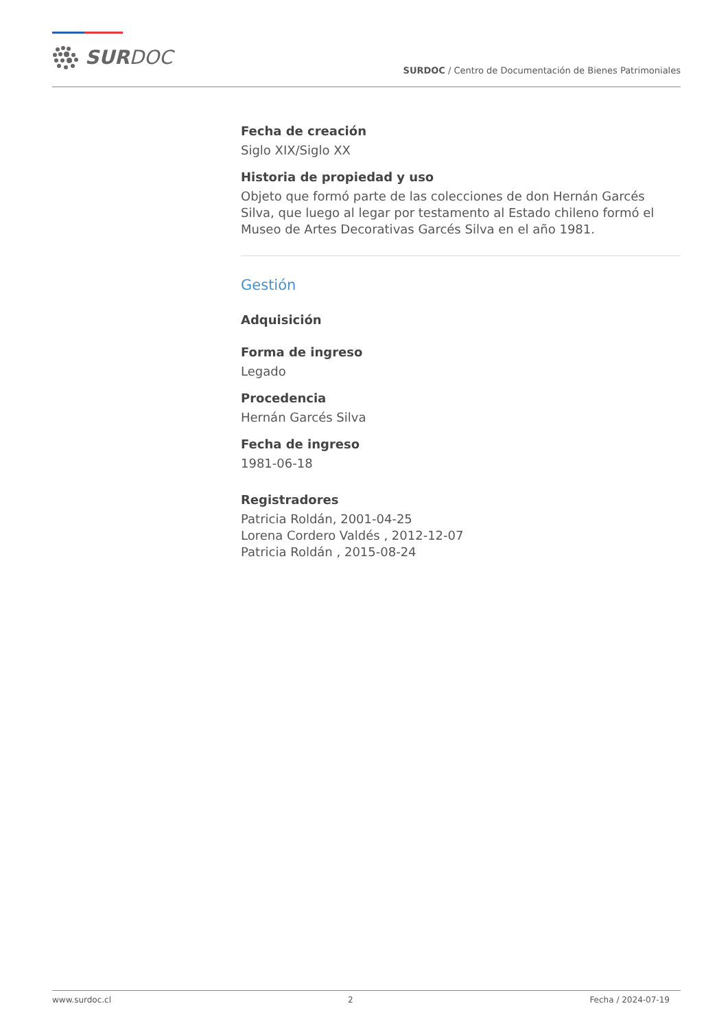SURDOC
SURDOC / Centro de Documentación de Bienes Patrimoniales
Fecha de creación
Siglo XIX/Siglo XX
Historia de propiedad y uso
Objeto que formó parte de las colecciones de don Hernán Garcés Silva, que luego al legar por testamento al Estado chileno formó el Museo de Artes Decorativas Garcés Silva en el año 1981.
Gestión
Adquisición
Forma de ingreso
Legado
Procedencia
Hernán Garcés Silva
Fecha de ingreso
1981-06-18
Registradores
Patricia Roldán, 2001-04-25
Lorena Cordero Valdés , 2012-12-07
Patricia Roldán , 2015-08-24
www.surdoc.cl 2 Fecha / 2024-07-19